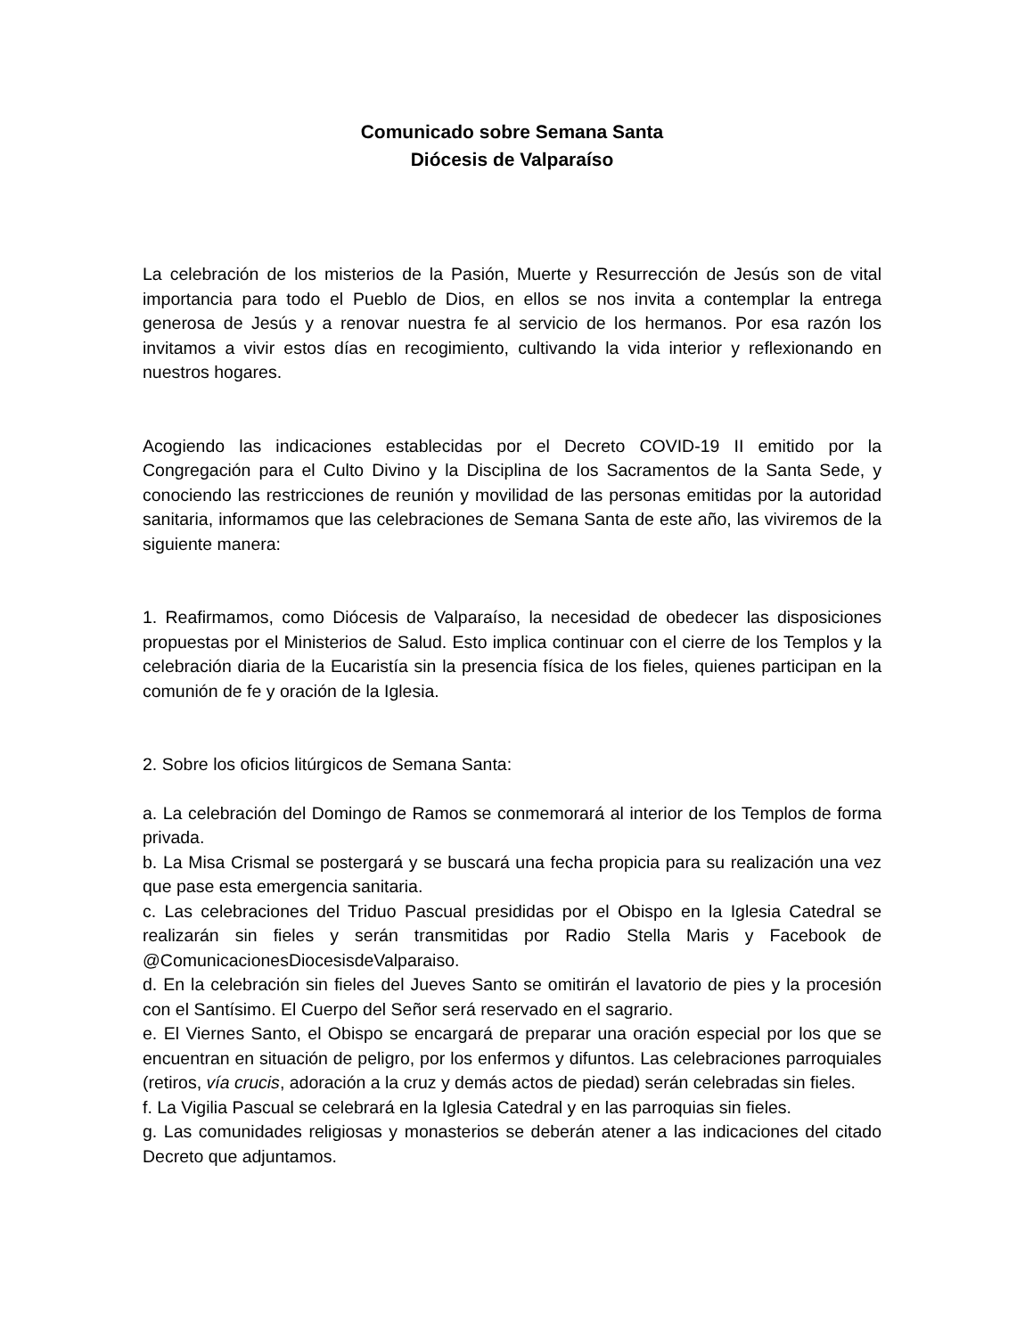Comunicado sobre Semana Santa
Diócesis de Valparaíso
La celebración de los misterios de la Pasión, Muerte y Resurrección de Jesús son de vital importancia para todo el Pueblo de Dios, en ellos se nos invita a contemplar la entrega generosa de Jesús y a renovar nuestra fe al servicio de los hermanos. Por esa razón los invitamos a vivir estos días en recogimiento, cultivando la vida interior y reflexionando en nuestros hogares.
Acogiendo las indicaciones establecidas por el Decreto COVID-19 II emitido por la Congregación para el Culto Divino y la Disciplina de los Sacramentos de la Santa Sede, y conociendo las restricciones de reunión y movilidad de las personas emitidas por la autoridad sanitaria, informamos que las celebraciones de Semana Santa de este año, las viviremos de la siguiente manera:
1. Reafirmamos, como Diócesis de Valparaíso, la necesidad de obedecer las disposiciones propuestas por el Ministerios de Salud. Esto implica continuar con el cierre de los Templos y la celebración diaria de la Eucaristía sin la presencia física de los fieles, quienes participan en la comunión de fe y oración de la Iglesia.
2. Sobre los oficios litúrgicos de Semana Santa:
a. La celebración del Domingo de Ramos se conmemorará al interior de los Templos de forma privada.
b. La Misa Crismal se postergará y se buscará una fecha propicia para su realización una vez que pase esta emergencia sanitaria.
c. Las celebraciones del Triduo Pascual presididas por el Obispo en la Iglesia Catedral se realizarán sin fieles y serán transmitidas por Radio Stella Maris y Facebook de @ComunicacionesDiocesisdeValparaiso.
d. En la celebración sin fieles del Jueves Santo se omitirán el lavatorio de pies y la procesión con el Santísimo. El Cuerpo del Señor será reservado en el sagrario.
e. El Viernes Santo, el Obispo se encargará de preparar una oración especial por los que se encuentran en situación de peligro, por los enfermos y difuntos. Las celebraciones parroquiales (retiros, vía crucis, adoración a la cruz y demás actos de piedad) serán celebradas sin fieles.
f. La Vigilia Pascual se celebrará en la Iglesia Catedral y en las parroquias sin fieles.
g. Las comunidades religiosas y monasterios se deberán atener a las indicaciones del citado Decreto que adjuntamos.